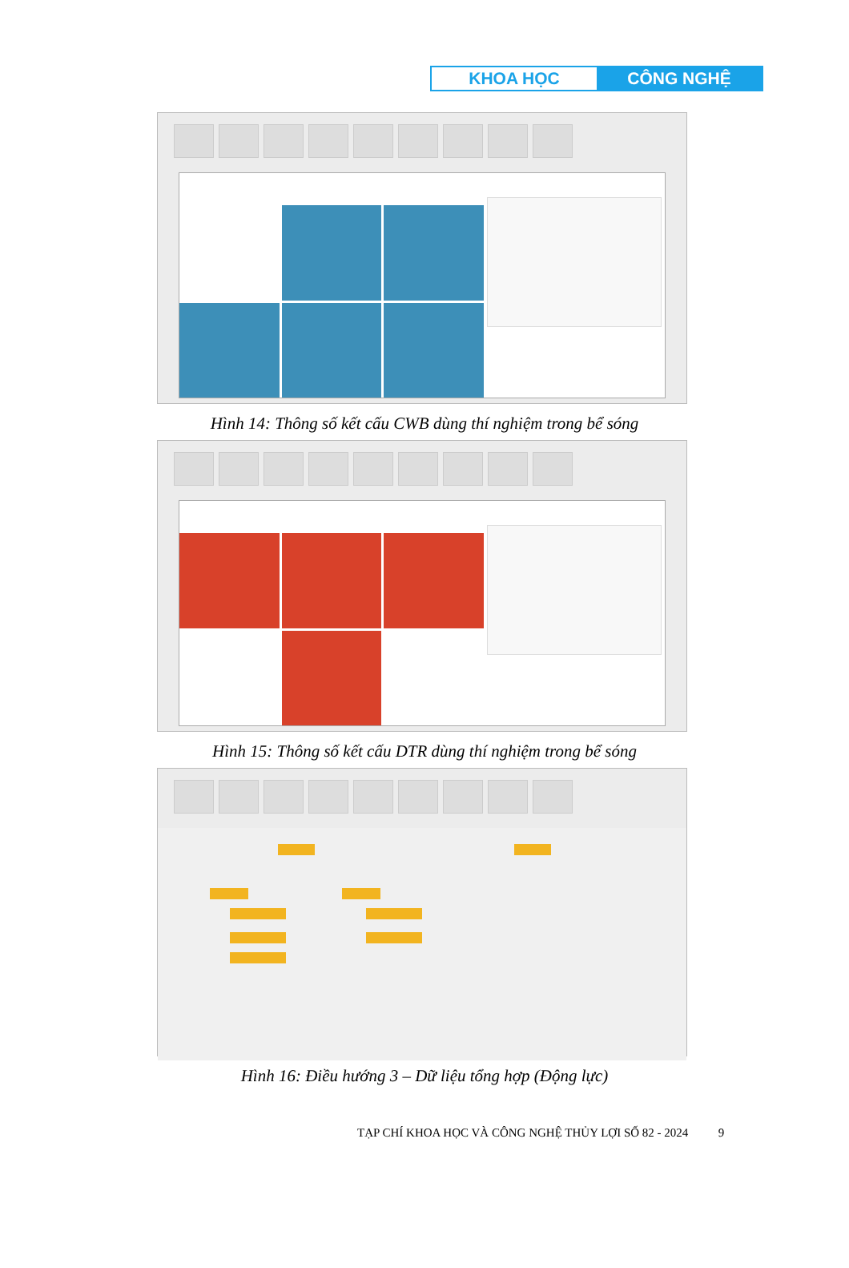KHOA HỌC CÔNG NGHỆ
Hình 14: Thông số kết cấu CWB dùng thí nghiệm trong bể sóng
Hình 15: Thông số kết cấu DTR dùng thí nghiệm trong bể sóng
Hình 16: Điều hướng 3 – Dữ liệu tổng hợp (Động lực)
TẠP CHÍ KHOA HỌC VÀ CÔNG NGHỆ THỦY LỢI SỐ 82 - 2024 9